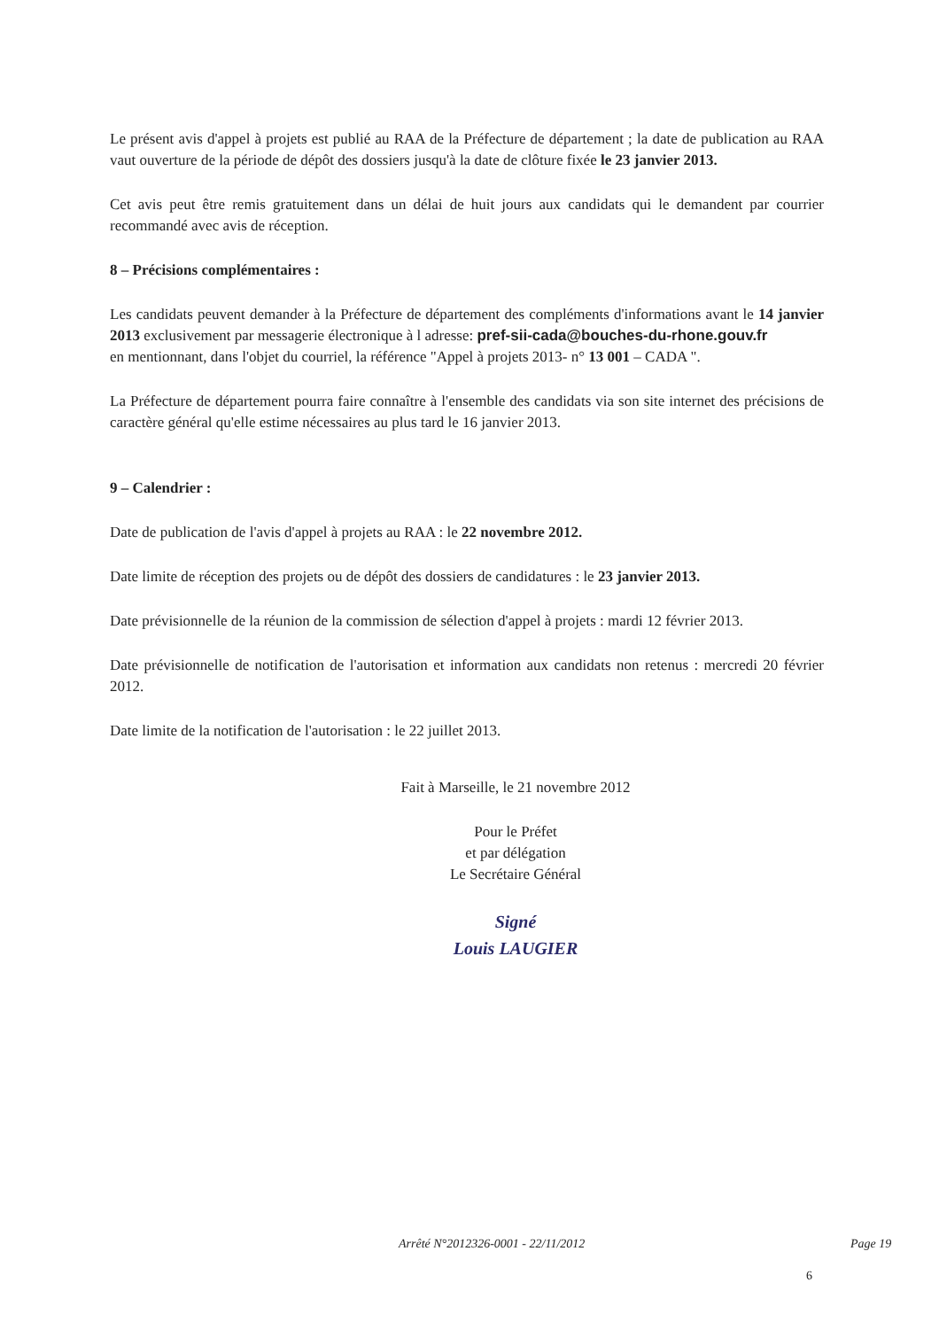Le présent avis d'appel à projets est publié au RAA de la Préfecture de département ; la date de publication au RAA vaut ouverture de la période de dépôt des dossiers jusqu'à la date de clôture fixée le 23 janvier 2013.
Cet avis peut être remis gratuitement dans un délai de huit jours aux candidats qui le demandent par courrier recommandé avec avis de réception.
8 – Précisions complémentaires :
Les candidats peuvent demander à la Préfecture de département des compléments d'informations avant le 14 janvier 2013 exclusivement par messagerie électronique à l adresse: pref-sii-cada@bouches-du-rhone.gouv.fr
en mentionnant, dans l'objet du courriel, la référence "Appel à projets 2013- n° 13 001 – CADA ".
La Préfecture de département pourra faire connaître à l'ensemble des candidats via son site internet des précisions de caractère général qu'elle estime nécessaires au plus tard le 16 janvier 2013.
9 – Calendrier :
Date de publication de l'avis d'appel à projets au RAA : le 22 novembre 2012.
Date limite de réception des projets ou de dépôt des dossiers de candidatures : le 23 janvier 2013.
Date prévisionnelle de la réunion de la commission de sélection d'appel à projets : mardi 12 février 2013.
Date prévisionnelle de notification de l'autorisation et information aux candidats non retenus : mercredi 20 février 2012.
Date limite de la notification de l'autorisation : le 22 juillet 2013.
Fait à Marseille, le 21 novembre 2012
Pour le Préfet
et par délégation
Le Secrétaire Général
Signé
Louis LAUGIER
Arrêté N°2012326-0001 - 22/11/2012 Page 19
6